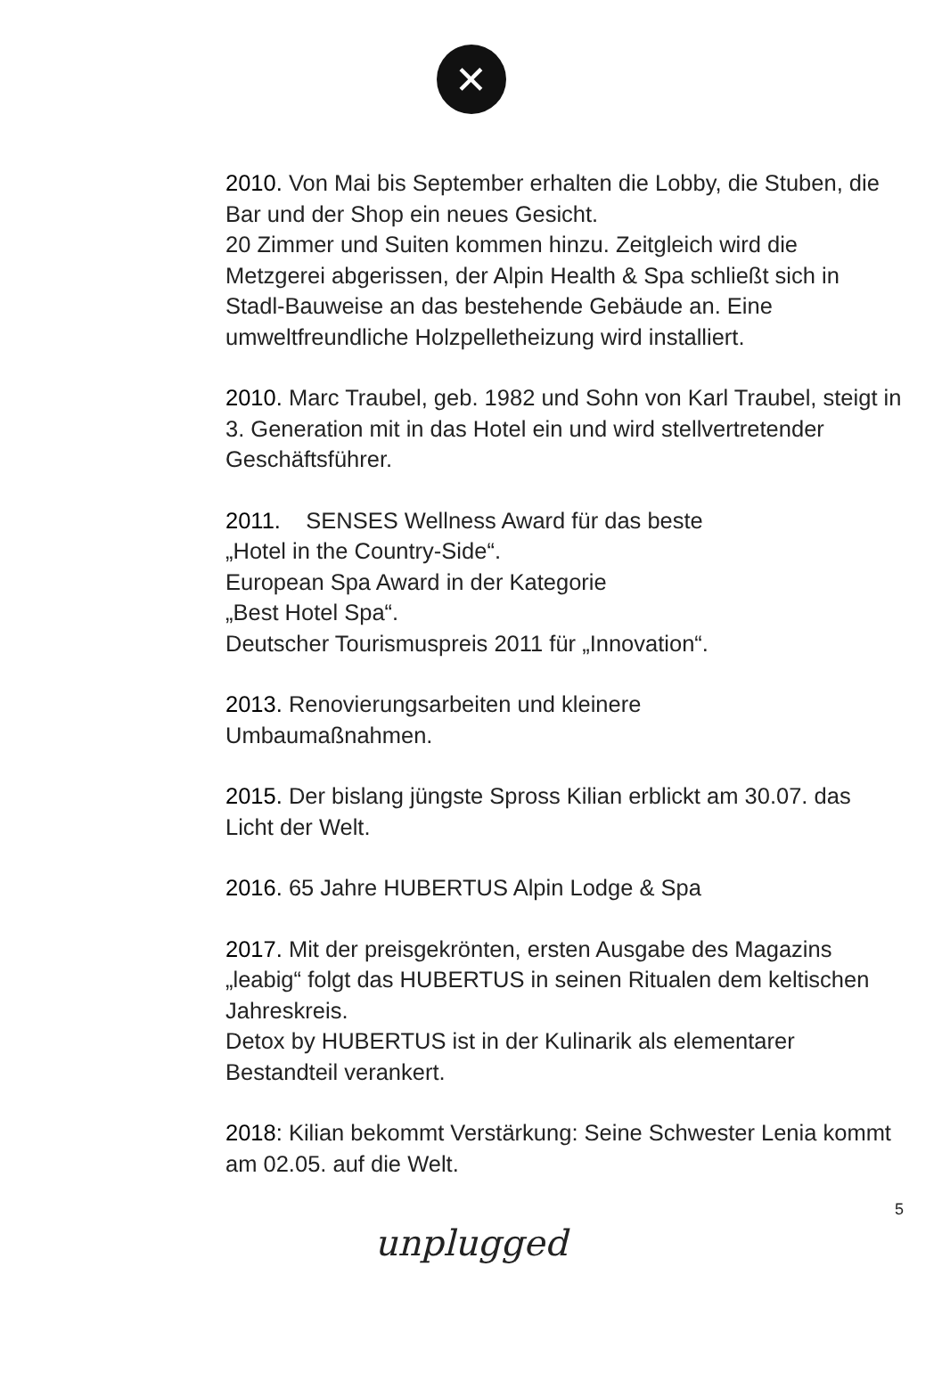✕
2010. Von Mai bis September erhalten die Lobby, die Stuben, die Bar und der Shop ein neues Gesicht.
20 Zimmer und Suiten kommen hinzu. Zeitgleich wird die Metzgerei abgerissen, der Alpin Health & Spa schließt sich in Stadl-Bauweise an das bestehende Gebäude an. Eine umweltfreundliche Holzpelletheizung wird installiert.
2010. Marc Traubel, geb. 1982 und Sohn von Karl Traubel, steigt in 3. Generation mit in das Hotel ein und wird stellvertretender Geschäftsführer.
2011. SENSES Wellness Award für das beste
„Hotel in the Country-Side“.
European Spa Award in der Kategorie
„Best Hotel Spa“.
Deutscher Tourismuspreis 2011 für „Innovation“.
2013. Renovierungsarbeiten und kleinere
Umbaumaßnahmen.
2015. Der bislang jüngste Spross Kilian erblickt am 30.07. das Licht der Welt.
2016. 65 Jahre HUBERTUS Alpin Lodge & Spa
2017. Mit der preisgekrönten, ersten Ausgabe des Magazins „leabig“ folgt das HUBERTUS in seinen Ritualen dem keltischen Jahreskreis.
Detox by HUBERTUS ist in der Kulinarik als elementarer Bestandteil verankert.
2018: Kilian bekommt Verstärkung: Seine Schwester Lenia kommt am 02.05. auf die Welt.
5
unplugged